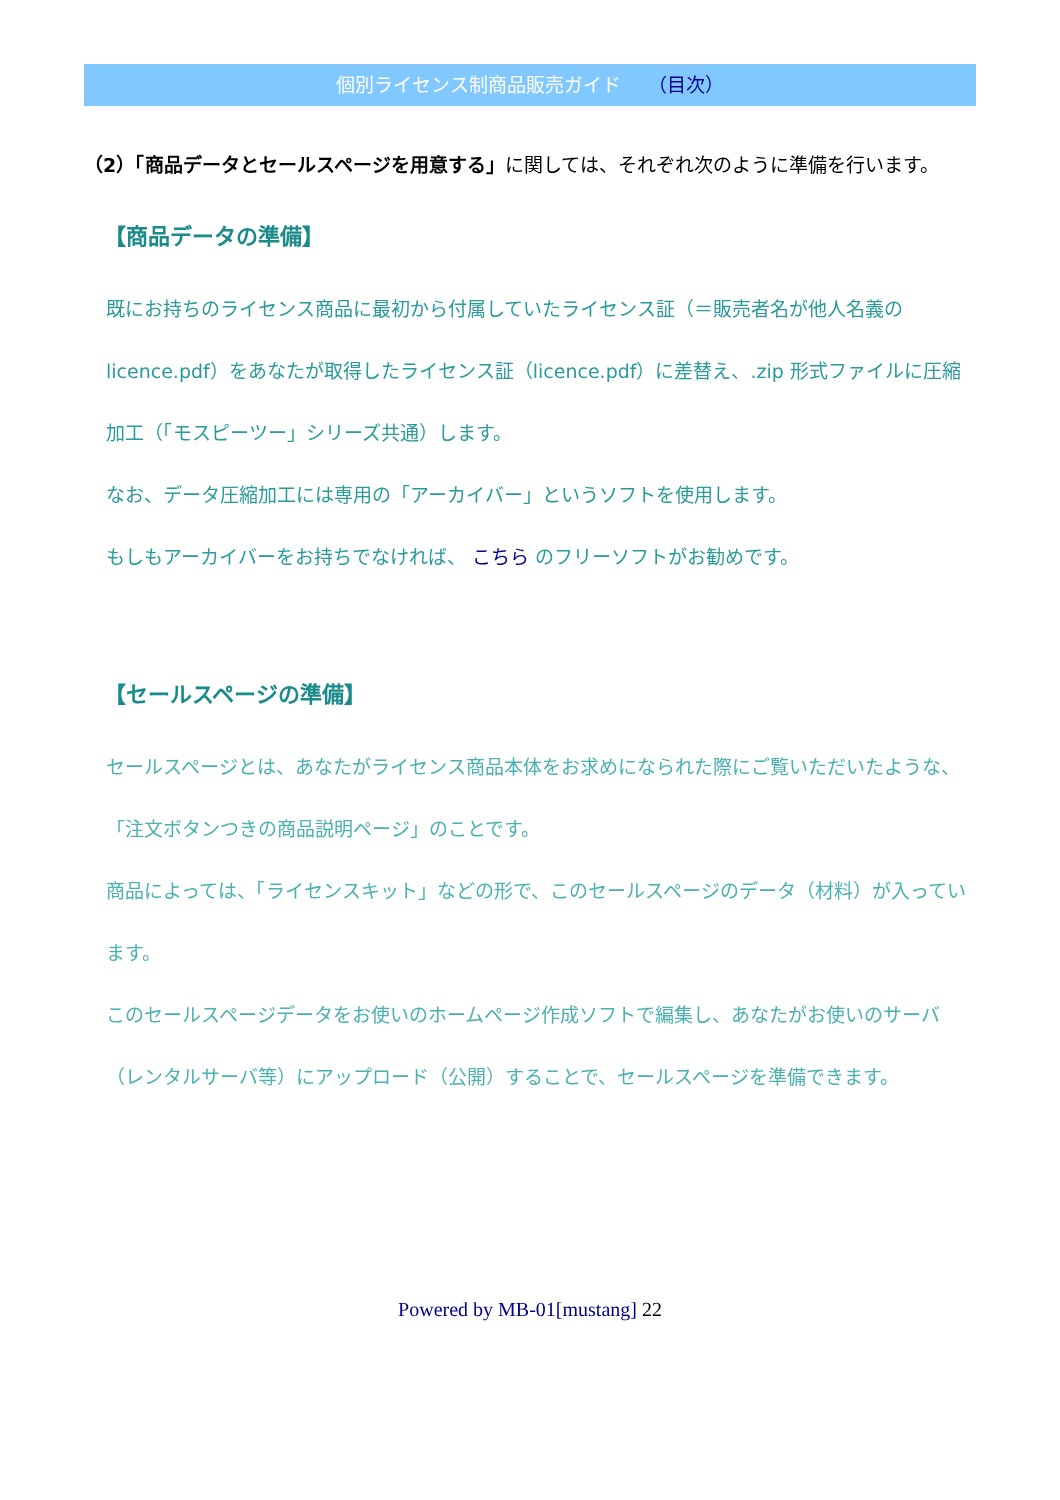個別ライセンス制商品販売ガイド （目次）
（2）「商品データとセールスページを用意する」に関しては、それぞれ次のように準備を行います。
【商品データの準備】
既にお持ちのライセンス商品に最初から付属していたライセンス証（＝販売者名が他人名義の licence.pdf）をあなたが取得したライセンス証（licence.pdf）に差替え、.zip 形式ファイルに圧縮加工（「モスピーツー」シリーズ共通）します。
なお、データ圧縮加工には専用の「アーカイバー」というソフトを使用します。
もしもアーカイバーをお持ちでなければ、 こちら のフリーソフトがお勧めです。
【セールスページの準備】
セールスページとは、あなたがライセンス商品本体をお求めになられた際にご覧いただいたような、「注文ボタンつきの商品説明ページ」のことです。
商品によっては、「ライセンスキット」などの形で、このセールスページのデータ（材料）が入っています。
このセールスページデータをお使いのホームページ作成ソフトで編集し、あなたがお使いのサーバ（レンタルサーバ等）にアップロード（公開）することで、セールスページを準備できます。
Powered by MB-01[mustang] 22